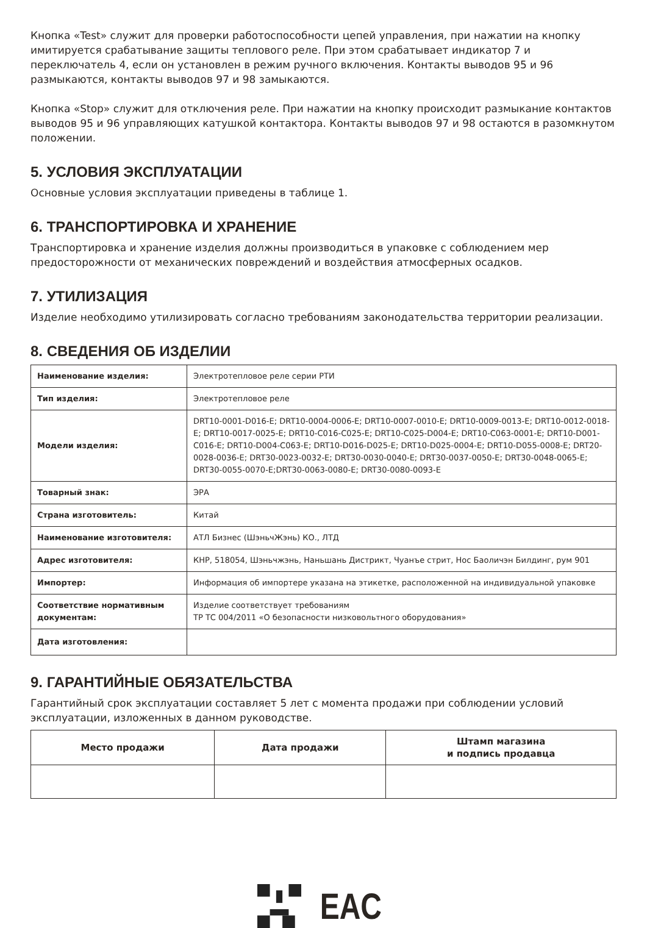Кнопка «Test» служит для проверки работоспособности цепей управления, при нажатии на кнопку имитируется срабатывание защиты теплового реле. При этом срабатывает индикатор 7 и переключатель 4, если он установлен в режим ручного включения. Контакты выводов 95 и 96 размыкаются, контакты выводов 97 и 98 замыкаются.
Кнопка «Stop» служит для отключения реле. При нажатии на кнопку происходит размыкание контактов выводов 95 и 96 управляющих катушкой контактора. Контакты выводов 97 и 98 остаются в разомкнутом положении.
5. УСЛОВИЯ ЭКСПЛУАТАЦИИ
Основные условия эксплуатации приведены в таблице 1.
6. ТРАНСПОРТИРОВКА И ХРАНЕНИЕ
Транспортировка и хранение изделия должны производиться в упаковке с соблюдением мер предосторожности от механических повреждений и воздействия атмосферных осадков.
7. УТИЛИЗАЦИЯ
Изделие необходимо утилизировать согласно требованиям законодательства территории реализации.
8. СВЕДЕНИЯ ОБ ИЗДЕЛИИ
| Наименование изделия: | Электротепловое реле серии РТИ |
| Тип изделия: | Электротепловое реле |
| Модели изделия: | DRT10-0001-D016-E; DRT10-0004-0006-E; DRT10-0007-0010-E; DRT10-0009-0013-E; DRT10-0012-0018-E; DRT10-0017-0025-E; DRT10-C016-C025-E; DRT10-C025-D004-E; DRT10-C063-0001-E; DRT10-D001-C016-E; DRT10-D004-C063-E; DRT10-D016-D025-E; DRT10-D025-0004-E; DRT10-D055-0008-E; DRT20-0028-0036-E; DRT30-0023-0032-E; DRT30-0030-0040-E; DRT30-0037-0050-E; DRT30-0048-0065-E; DRT30-0055-0070-E;DRT30-0063-0080-E; DRT30-0080-0093-E |
| Товарный знак: | ЭРА |
| Страна изготовитель: | Китай |
| Наименование изготовителя: | АТЛ Бизнес (ШэньчЖэнь) КО., ЛТД |
| Адрес изготовителя: | КНР, 518054, Шэньчжэнь, Наньшань Дистрикт, Чуанъе стрит, Нос Баоличэн Билдинг, рум 901 |
| Импортер: | Информация об импортере указана на этикетке, расположенной на индивидуальной упаковке |
| Соответствие нормативным документам: | Изделие соответствует требованиям ТР ТС 004/2011 «О безопасности низковольтного оборудования» |
| Дата изготовления: | |
9. ГАРАНТИЙНЫЕ ОБЯЗАТЕЛЬСТВА
Гарантийный срок эксплуатации составляет 5 лет с момента продажи при соблюдении условий эксплуатации, изложенных в данном руководстве.
| Место продажи | Дата продажи | Штамп магазина и подпись продавца |
| --- | --- | --- |
EAC